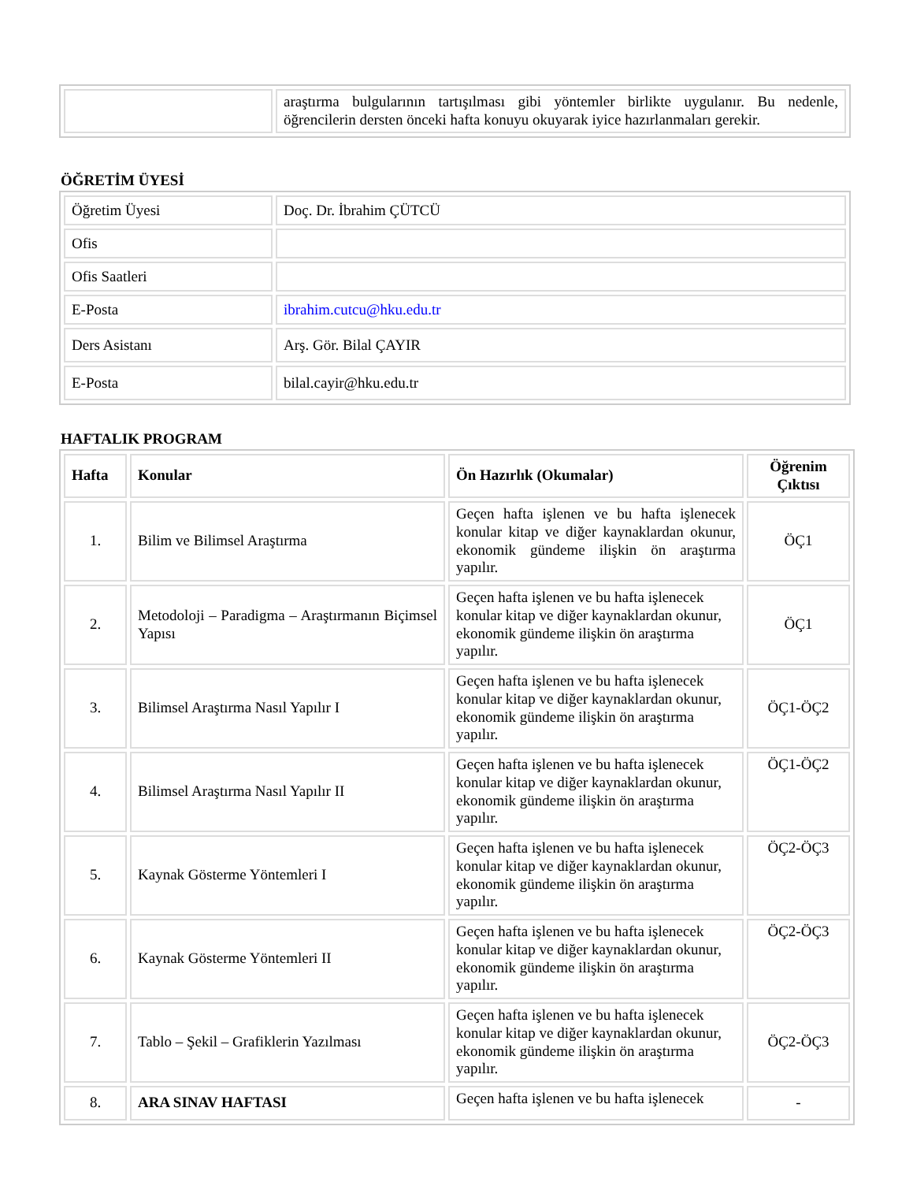| | araştırma bulgularının tartışılması gibi yöntemler birlikte uygulanır. Bu nedenle, öğrencilerin dersten önceki hafta konuyu okuyarak iyice hazırlanmaları gerekir. |
ÖĞRETİM ÜYESİ
| Öğretim Üyesi | Doç. Dr. İbrahim ÇÜTCÜ |
| Ofis | |
| Ofis Saatleri | |
| E-Posta | ibrahim.cutcu@hku.edu.tr |
| Ders Asistanı | Arş. Gör. Bilal ÇAYIR |
| E-Posta | bilal.cayir@hku.edu.tr |
HAFTALIK PROGRAM
| Hafta | Konular | Ön Hazırlık (Okumalar) | Öğrenim Çıktısı |
| --- | --- | --- | --- |
| 1. | Bilim ve Bilimsel Araştırma | Geçen hafta işlenen ve bu hafta işlenecek konular kitap ve diğer kaynaklardan okunur, ekonomik gündeme ilişkin ön araştırma yapılır. | ÖÇ1 |
| 2. | Metodoloji – Paradigma – Araştırmanın Biçimsel Yapısı | Geçen hafta işlenen ve bu hafta işlenecek konular kitap ve diğer kaynaklardan okunur, ekonomik gündeme ilişkin ön araştırma yapılır. | ÖÇ1 |
| 3. | Bilimsel Araştırma Nasıl Yapılır I | Geçen hafta işlenen ve bu hafta işlenecek konular kitap ve diğer kaynaklardan okunur, ekonomik gündeme ilişkin ön araştırma yapılır. | ÖÇ1-ÖÇ2 |
| 4. | Bilimsel Araştırma Nasıl Yapılır II | Geçen hafta işlenen ve bu hafta işlenecek konular kitap ve diğer kaynaklardan okunur, ekonomik gündeme ilişkin ön araştırma yapılır. | ÖÇ1-ÖÇ2 |
| 5. | Kaynak Gösterme Yöntemleri I | Geçen hafta işlenen ve bu hafta işlenecek konular kitap ve diğer kaynaklardan okunur, ekonomik gündeme ilişkin ön araştırma yapılır. | ÖÇ2-ÖÇ3 |
| 6. | Kaynak Gösterme Yöntemleri II | Geçen hafta işlenen ve bu hafta işlenecek konular kitap ve diğer kaynaklardan okunur, ekonomik gündeme ilişkin ön araştırma yapılır. | ÖÇ2-ÖÇ3 |
| 7. | Tablo – Şekil – Grafiklerin Yazılması | Geçen hafta işlenen ve bu hafta işlenecek konular kitap ve diğer kaynaklardan okunur, ekonomik gündeme ilişkin ön araştırma yapılır. | ÖÇ2-ÖÇ3 |
| 8. | ARA SINAV HAFTASI | Geçen hafta işlenen ve bu hafta işlenecek | - |